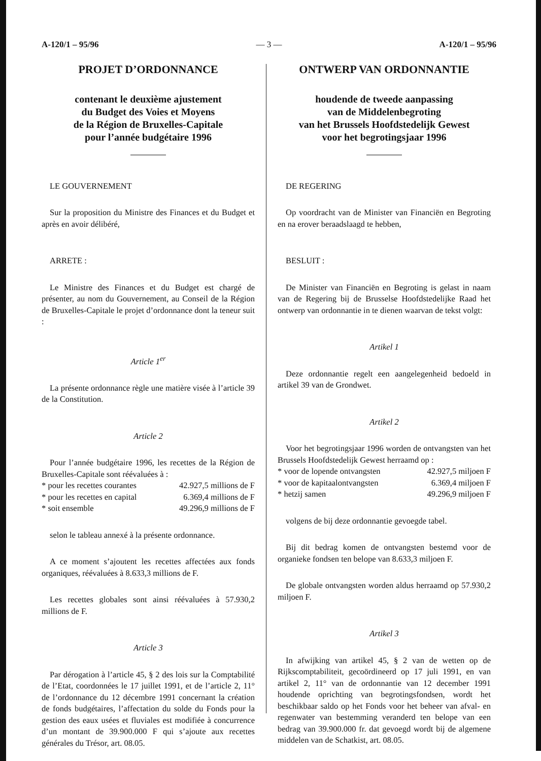A-120/1 – 95/96 — 3 — A-120/1 – 95/96
PROJET D’ORDONNANCE
contenant le deuxième ajustement
du Budget des Voies et Moyens
de la Région de Bruxelles-Capitale
pour l’année budgétaire 1996
LE GOUVERNEMENT
Sur la proposition du Ministre des Finances et du Budget et après en avoir délibéré,
ARRETE :
Le Ministre des Finances et du Budget est chargé de présenter, au nom du Gouvernement, au Conseil de la Région de Bruxelles-Capitale le projet d’ordonnance dont la teneur suit :
Article 1<sup>er</sup>
La présente ordonnance règle une matière visée à l’article 39 de la Constitution.
Article 2
Pour l’année budgétaire 1996, les recettes de la Région de Bruxelles-Capitale sont réévaluées à :
* pour les recettes courantes 42.927,5 millions de F
* pour les recettes en capital 6.369,4 millions de F
* soit ensemble 49.296,9 millions de F
selon le tableau annexé à la présente ordonnance.
A ce moment s’ajoutent les recettes affectées aux fonds organiques, réévaluées à 8.633,3 millions de F.
Les recettes globales sont ainsi réévaluées à 57.930,2 millions de F.
Article 3
Par dérogation à l’article 45, § 2 des lois sur la Comptabilité de l’Etat, coordonnées le 17 juillet 1991, et de l’article 2, 11° de l’ordonnance du 12 décembre 1991 concernant la création de fonds budgétaires, l’affectation du solde du Fonds pour la gestion des eaux usées et fluviales est modifiée à concurrence d’un montant de 39.900.000 F qui s’ajoute aux recettes générales du Trésor, art. 08.05.
ONTWERP VAN ORDONNANTIE
houdende de tweede aanpassing
van de Middelenbegroting
van het Brussels Hoofdstedelijk Gewest
voor het begrotingsjaar 1996
DE REGERING
Op voordracht van de Minister van Financiën en Begroting en na erover beraadslaagd te hebben,
BESLUIT :
De Minister van Financiën en Begroting is gelast in naam van de Regering bij de Brusselse Hoofdstedelijke Raad het ontwerp van ordonnantie in te dienen waarvan de tekst volgt:
Artikel 1
Deze ordonnantie regelt een aangelegenheid bedoeld in artikel 39 van de Grondwet.
Artikel 2
Voor het begrotingsjaar 1996 worden de ontvangsten van het Brussels Hoofdstedelijk Gewest herraamd op :
* voor de lopende ontvangsten 42.927,5 miljoen F
* voor de kapitaalontvangsten 6.369,4 miljoen F
* hetzij samen 49.296,9 miljoen F
volgens de bij deze ordonnantie gevoegde tabel.
Bij dit bedrag komen de ontvangsten bestemd voor de organieke fondsen ten belope van 8.633,3 miljoen F.
De globale ontvangsten worden aldus herraamd op 57.930,2 miljoen F.
Artikel 3
In afwijking van artikel 45, § 2 van de wetten op de Rijkscomptabiliteit, gecoördineerd op 17 juli 1991, en van artikel 2, 11° van de ordonnantie van 12 december 1991 houdende oprichting van begrotingsfondsen, wordt het beschikbaar saldo op het Fonds voor het beheer van afval- en regenwater van bestemming veranderd ten belope van een bedrag van 39.900.000 fr. dat gevoegd wordt bij de algemene middelen van de Schatkist, art. 08.05.